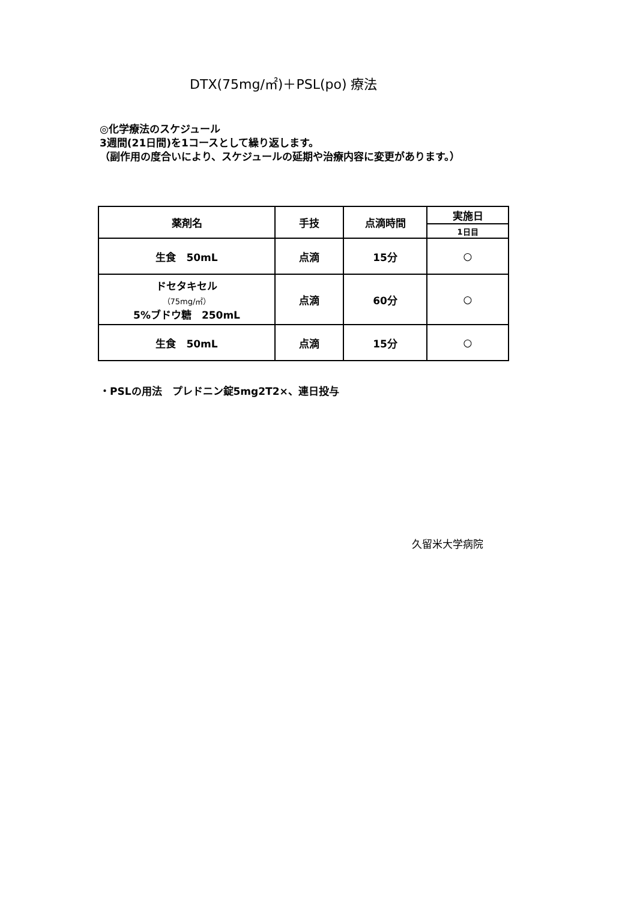DTX(75mg/㎡)＋PSL(po) 療法
◎化学療法のスケジュール
3週間(21日間)を1コースとして繰り返します。
（副作用の度合いにより、スケジュールの延期や治療内容に変更があります。）
| 薬剤名 | 手技 | 点滴時間 | 実施日 |
| --- | --- | --- | --- |
| | | | 1日目 |
| 生食 50mL | 点滴 | 15分 | ○ |
| ドセタキセル （75mg/㎡） 5%ブドウ糖 250mL | 点滴 | 60分 | ○ |
| 生食 50mL | 点滴 | 15分 | ○ |
・PSLの用法　プレドニン錠5mg2T2×、連日投与
久留米大学病院